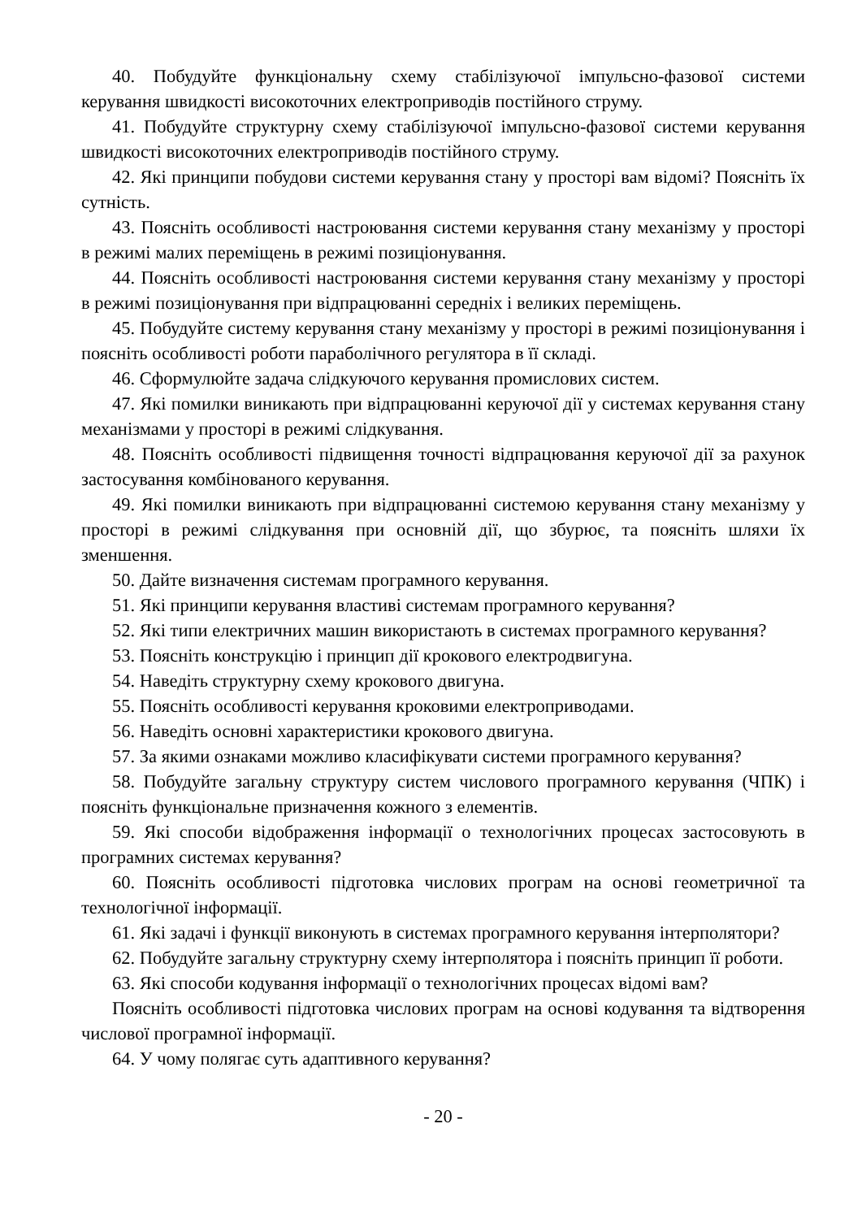40. Побудуйте функціональну схему стабілізуючої імпульсно-фазової системи керування швидкості високоточних електроприводів постійного струму.
41. Побудуйте структурну схему стабілізуючої імпульсно-фазової системи керування швидкості високоточних електроприводів постійного струму.
42. Які принципи побудови системи керування стану у просторі вам відомі? Поясніть їх сутність.
43. Поясніть особливості настроювання системи керування стану механізму у просторі в режимі малих переміщень в режимі позиціонування.
44. Поясніть особливості настроювання системи керування стану механізму у просторі в режимі позиціонування при відпрацюванні середніх і великих переміщень.
45. Побудуйте систему керування стану механізму у просторі в режимі позиціонування і поясніть особливості роботи параболічного регулятора в її складі.
46. Сформулюйте задача слідкуючого керування промислових систем.
47. Які помилки виникають при відпрацюванні керуючої дії у системах керування стану механізмами у просторі в режимі слідкування.
48. Поясніть особливості підвищення точності відпрацювання керуючої дії за рахунок застосування комбінованого керування.
49. Які помилки виникають при відпрацюванні системою керування стану механізму у просторі в режимі слідкування при основній дії, що збурює, та поясніть шляхи їх зменшення.
50. Дайте визначення системам програмного керування.
51. Які принципи керування властиві системам програмного керування?
52. Які типи електричних машин використають в системах програмного керування?
53. Поясніть конструкцію і принцип дії крокового електродвигуна.
54. Наведіть структурну схему крокового двигуна.
55. Поясніть особливості керування кроковими електроприводами.
56. Наведіть основні характеристики крокового двигуна.
57. За якими ознаками можливо класифікувати системи програмного керування?
58. Побудуйте загальну структуру систем числового програмного керування (ЧПК) і поясніть функціональне призначення кожного з елементів.
59. Які способи відображення інформації о технологічних процесах застосовують в програмних системах керування?
60. Поясніть особливості підготовка числових програм на основі геометричної та технологічної інформації.
61. Які задачі і функції виконують в системах програмного керування інтерполятори?
62. Побудуйте загальну структурну схему інтерполятора і поясніть принцип її роботи.
63. Які способи кодування інформації о технологічних процесах відомі вам?
Поясніть особливості підготовка числових програм на основі кодування та відтворення числової програмної інформації.
64. У чому полягає суть адаптивного керування?
- 20 -